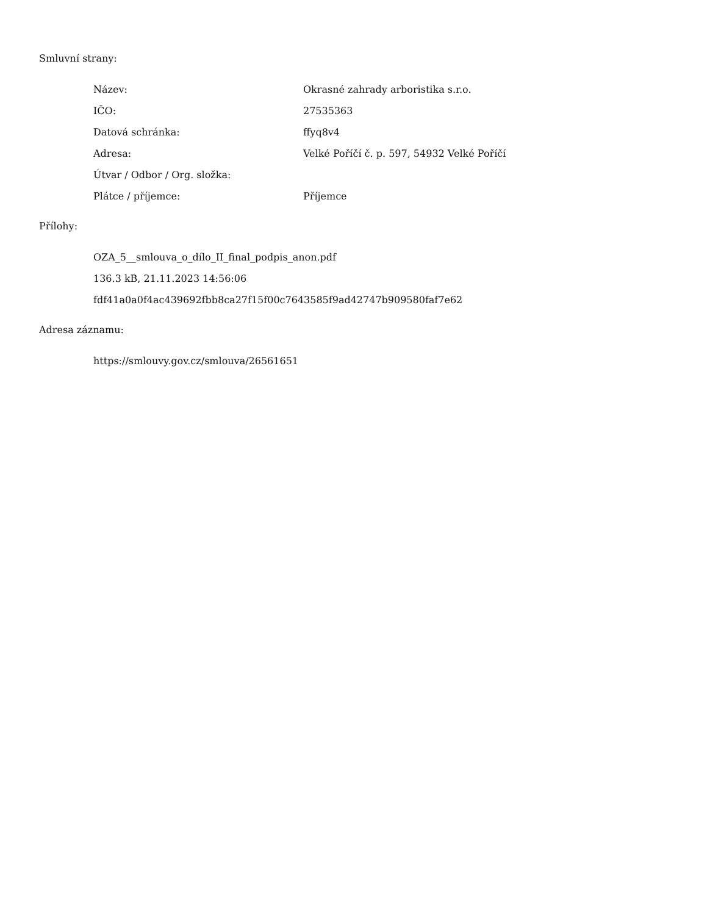Smluvní strany:
| Název: | Okrasné zahrady arboristika s.r.o. |
| IČO: | 27535363 |
| Datová schránka: | ffyq8v4 |
| Adresa: | Velké Poříčí č. p. 597, 54932 Velké Poříčí |
| Útvar / Odbor / Org. složka: | |
| Plátce / příjemce: | Příjemce |
Přílohy:
OZA_5__smlouva_o_dílo_II_final_podpis_anon.pdf
136.3 kB, 21.11.2023 14:56:06
fdf41a0a0f4ac439692fbb8ca27f15f00c7643585f9ad42747b909580faf7e62
Adresa záznamu:
https://smlouvy.gov.cz/smlouva/26561651